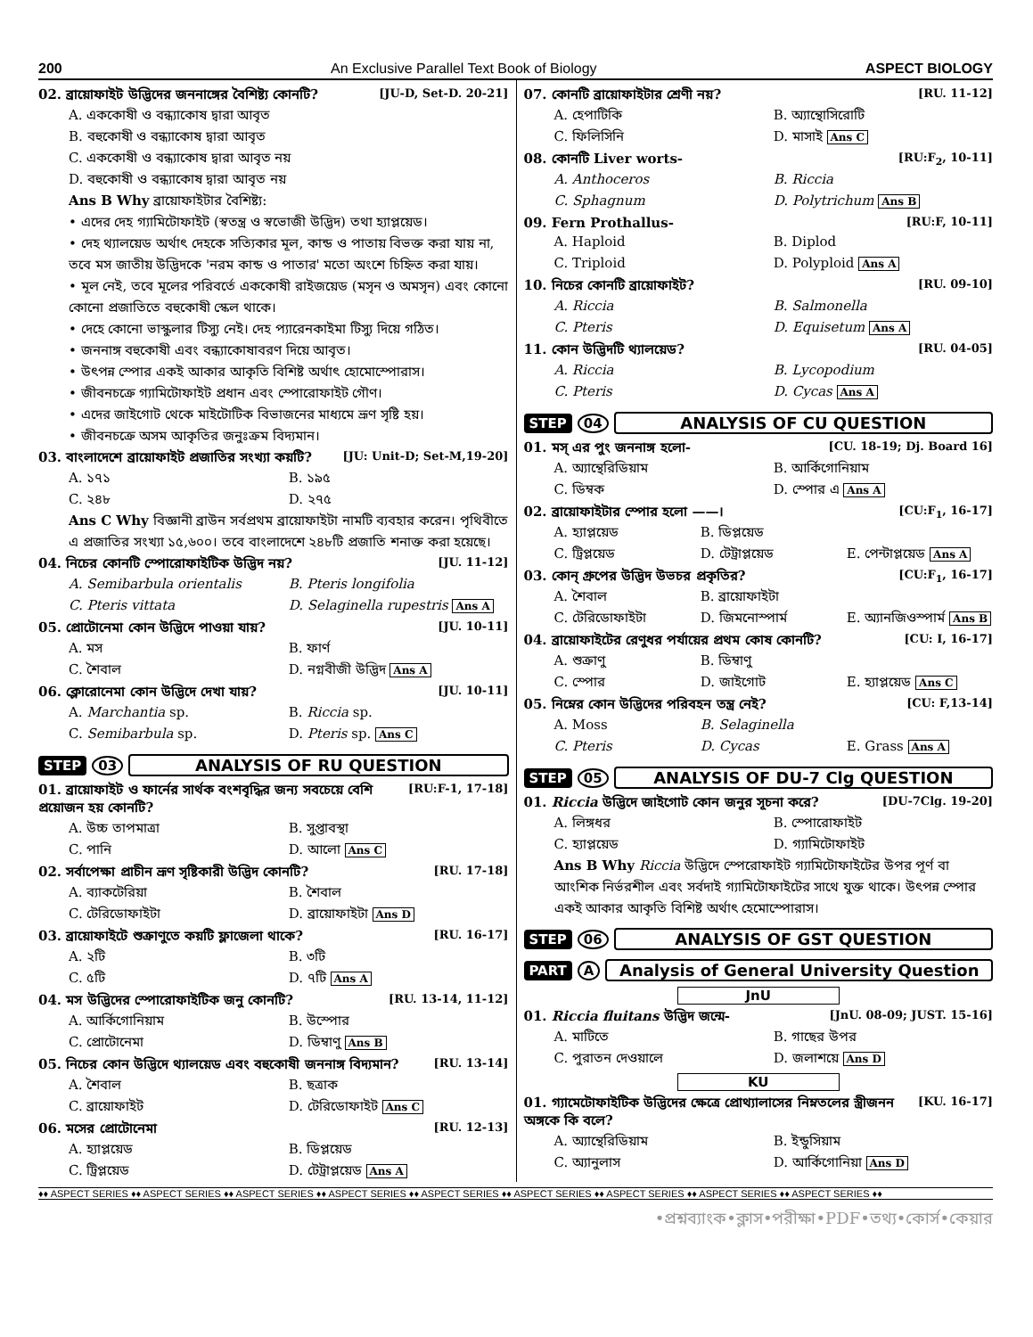200 An Exclusive Parallel Text Book of Biology ASPECT BIOLOGY
02. ব্রায়োফাইট উদ্ভিদের জননাঙ্গের বৈশিষ্ট্য কোনটি? [JU-D, Set-D. 20-21]
A. এককোষী ও বন্ধ্যাকোষ দ্বারা আবৃত
B. বহুকোষী ও বন্ধ্যাকোষ দ্বারা আবৃত
C. এককোষী ও বন্ধ্যাকোষ দ্বারা আবৃত নয়
D. বহুকোষী ও বন্ধ্যাকোষ দ্বারা আবৃত নয়
Ans B Why ব্রায়োফাইটার বৈশিষ্ট্য:
• এদের দেহ গ্যামিটোফাইট (স্বতন্ত্র ও স্বভোজী উদ্ভিদ) তথা হ্যাপ্লয়েড।
• দেহ থ্যালয়েড অর্থাৎ দেহকে সত্যিকার মূল, কান্ড ও পাতায় বিভক্ত করা যায় না, তবে মস জাতীয় উদ্ভিদকে 'নরম কান্ড ও পাতার' মতো অংশে চিহ্নিত করা যায়।
• মূল নেই, তবে মূলের পরিবর্তে এককোষী রাইজয়েড (মসৃন ও অমসৃন) এবং কোনো কোনো প্রজাতিতে বহুকোষী স্কেল থাকে।
• দেহে কোনো ভাস্কুলার টিস্যু নেই। দেহ প্যারেনকাইমা টিস্যু দিয়ে গঠিত।
• জননাঙ্গ বহুকোষী এবং বন্ধ্যাকোষাবরণ দিয়ে আবৃত।
• উৎপন্ন স্পোর একই আকার আকৃতি বিশিষ্ট অর্থাৎ হোমোস্পোরাস।
• জীবনচক্রে গ্যামিটোফাইট প্রধান এবং স্পোরোফাইট গৌণ।
• এদের জাইগোট থেকে মাইটোটিক বিভাজনের মাধ্যমে ভ্রূণ সৃষ্টি হয়।
• জীবনচক্রে অসম আকৃতির জনুঃক্রম বিদ্যমান।
03. বাংলাদেশে ব্রায়োফাইট প্রজাতির সংখ্যা কয়টি? [JU: Unit-D; Set-M,19-20]
A. ১৭১ B. ১৯৫ C. ২৪৮ D. ২৭৫
Ans C Why বিজ্ঞানী ব্রাউন সর্বপ্রথম ব্রায়োফাইটা নামটি ব্যবহার করেন। পৃথিবীতে এ প্রজাতির সংখ্যা ১৫,৬০০। তবে বাংলাদেশে ২৪৮টি প্রজাতি শনাক্ত করা হয়েছে।
04. নিচের কোনটি স্পোরোফাইটিক উদ্ভিদ নয়? [JU. 11-12]
A. Semibarbula orientalis B. Pteris longifolia C. Pteris vittata D. Selaginella rupestris Ans A
05. প্রোটোনেমা কোন উদ্ভিদে পাওয়া যায়? [JU. 10-11]
A. মস B. ফার্ণ C. শৈবাল D. নগ্নবীজী উদ্ভিদ Ans A
06. ক্লোরোনেমা কোন উদ্ভিদে দেখা যায়? [JU. 10-11]
A. Marchantia sp. B. Riccia sp. C. Semibarbula sp. D. Pteris sp. Ans C
STEP 03 ANALYSIS OF RU QUESTION
01. ব্রায়োফাইট ও ফার্নের সার্থক বংশবৃদ্ধির জন্য সবচেয়ে বেশি প্রয়োজন হয় কোনটি? [RU:F-1, 17-18]
A. উচ্চ তাপমাত্রা B. সুপ্তাবস্থা C. পানি D. আলো Ans C
02. সর্বাপেক্ষা প্রাচীন ভ্রূণ সৃষ্টিকারী উদ্ভিদ কোনটি? [RU. 17-18]
A. ব্যাকটেরিয়া B. শৈবাল C. টেরিডোফাইটা D. ব্রায়োফাইটা Ans D
03. ব্রায়োফাইটে শুক্রাণুতে কয়টি ফ্লাজেলা থাকে? [RU. 16-17]
A. ২টি B. ৩টি C. ৫টি D. ৭টি Ans A
04. মস উদ্ভিদের স্পোরোফাইটিক জনু কোনটি? [RU. 13-14, 11-12]
A. আর্কিগোনিয়াম B. উস্পোর C. প্রোটোনেমা D. ডিম্বাণু Ans B
05. নিচের কোন উদ্ভিদে থ্যালয়েড এবং বহুকোষী জননাঙ্গ বিদ্যমান? [RU. 13-14]
A. শৈবাল B. ছত্রাক C. ব্রায়োফাইট D. টেরিডোফাইট Ans C
06. মসের প্রোটোনেমা [RU. 12-13]
A. হ্যাপ্লয়েড B. ডিপ্লয়েড C. ট্রিপ্লয়েড D. টেট্রাপ্লয়েড Ans A
07. কোনটি ব্রায়োফাইটার শ্রেণী নয়? [RU. 11-12]
A. হেপাটিকি B. অ্যান্থোসিরোটি C. ফিলিসিনি D. মাসাই Ans C
08. কোনটি Liver worts- [RU:F<sub>2</sub>, 10-11]
A. Anthoceros B. Riccia C. Sphagnum D. Polytrichum Ans B
09. Fern Prothallus- [RU:F, 10-11]
A. Haplоid B. Diplod C. Triplоid D. Polyplоid Ans A
10. নিচের কোনটি ব্রায়োফাইট? [RU. 09-10]
A. Riccia B. Salmonella C. Pteris D. Equisetum Ans A
11. কোন উদ্ভিদটি থ্যালয়েড? [RU. 04-05]
A. Riccia B. Lycopodium C. Pteris D. Cycas Ans A
STEP 04 ANALYSIS OF CU QUESTION
01. মস্ এর পুং জননাঙ্গ হলো- [CU. 18-19; Dj. Board 16]
A. অ্যান্থেরিডিয়াম B. আর্কিগোনিয়াম C. ডিম্বক D. স্পোর এ Ans A
02. ব্রায়োফাইটার স্পোর হলো ——। [CU:F<sub>1</sub>, 16-17]
A. হ্যাপ্লয়েড B. ডিপ্লয়েড C. ট্রিপ্লয়েড D. টেট্রাপ্লয়েড E. পেন্টাপ্লয়েড Ans A
03. কোন্ গ্রুপের উদ্ভিদ উভচর প্রকৃতির? [CU:F<sub>1</sub>, 16-17]
A. শৈবাল B. ব্রায়োফাইটা C. টেরিডোফাইটা D. জিমনোস্পার্ম E. অ্যানজিওস্পার্ম Ans B
04. ব্রায়োফাইটের রেণুধর পর্যায়ের প্রথম কোষ কোনটি? [CU: I, 16-17]
A. শুক্রাণু B. ডিম্বাণু C. স্পোর D. জাইগোট E. হ্যাপ্লয়েড Ans C
05. নিম্নের কোন উদ্ভিদের পরিবহন তন্ত্র নেই? [CU: F,13-14]
A. Moss B. Selaginella C. Pteris D. Cycas E. Grass Ans A
STEP 05 ANALYSIS OF DU-7 Clg QUESTION
01. Riccia উদ্ভিদে জাইগোট কোন জনুর সূচনা করে? [DU-7Clg. 19-20]
A. লিঙ্গধর B. স্পোরোফাইট C. হ্যাপ্লয়েড D. গ্যামিটোফাইট
Ans B Why Riccia উদ্ভিদে স্পেরোফাইট গ্যামিটোফাইটের উপর পূর্ণ বা আংশিক নির্ভরশীল এবং সর্বদাই গ্যামিটোফাইটের সাথে যুক্ত থাকে। উৎপন্ন স্পোর একই আকার আকৃতি বিশিষ্ট অর্থাৎ হেমোস্পোরাস।
STEP 06 ANALYSIS OF GST QUESTION
PART A Analysis of General University Question
JnU
01. Riccia fluitans উদ্ভিদ জন্মে- [JnU. 08-09; JUST. 15-16]
A. মাটিতে B. গাছের উপর C. পুরাতন দেওয়ালে D. জলাশয়ে Ans D
KU
01. গ্যামেটোফাইটিক উদ্ভিদের ক্ষেত্রে প্রোথ্যালাসের নিম্নতলের স্ত্রীজনন অঙ্গকে কি বলে? [KU. 16-17]
A. অ্যান্থেরিডিয়াম B. ইন্ডুসিয়াম C. অ্যানুলাস D. আর্কিগোনিয়া Ans D
♦♦ ASPECT SERIES ♦♦ ASPECT SERIES ♦♦ ASPECT SERIES ♦♦ ASPECT SERIES ♦♦ ASPECT SERIES ♦♦ ASPECT SERIES ♦♦ ASPECT SERIES ♦♦ ASPECT SERIES ♦♦ ASPECT SERIES ♦♦
•প্রশ্নব্যাংক•ক্লাস•পরীক্ষা•PDF•তথ্য•কোর্স•কেয়ার